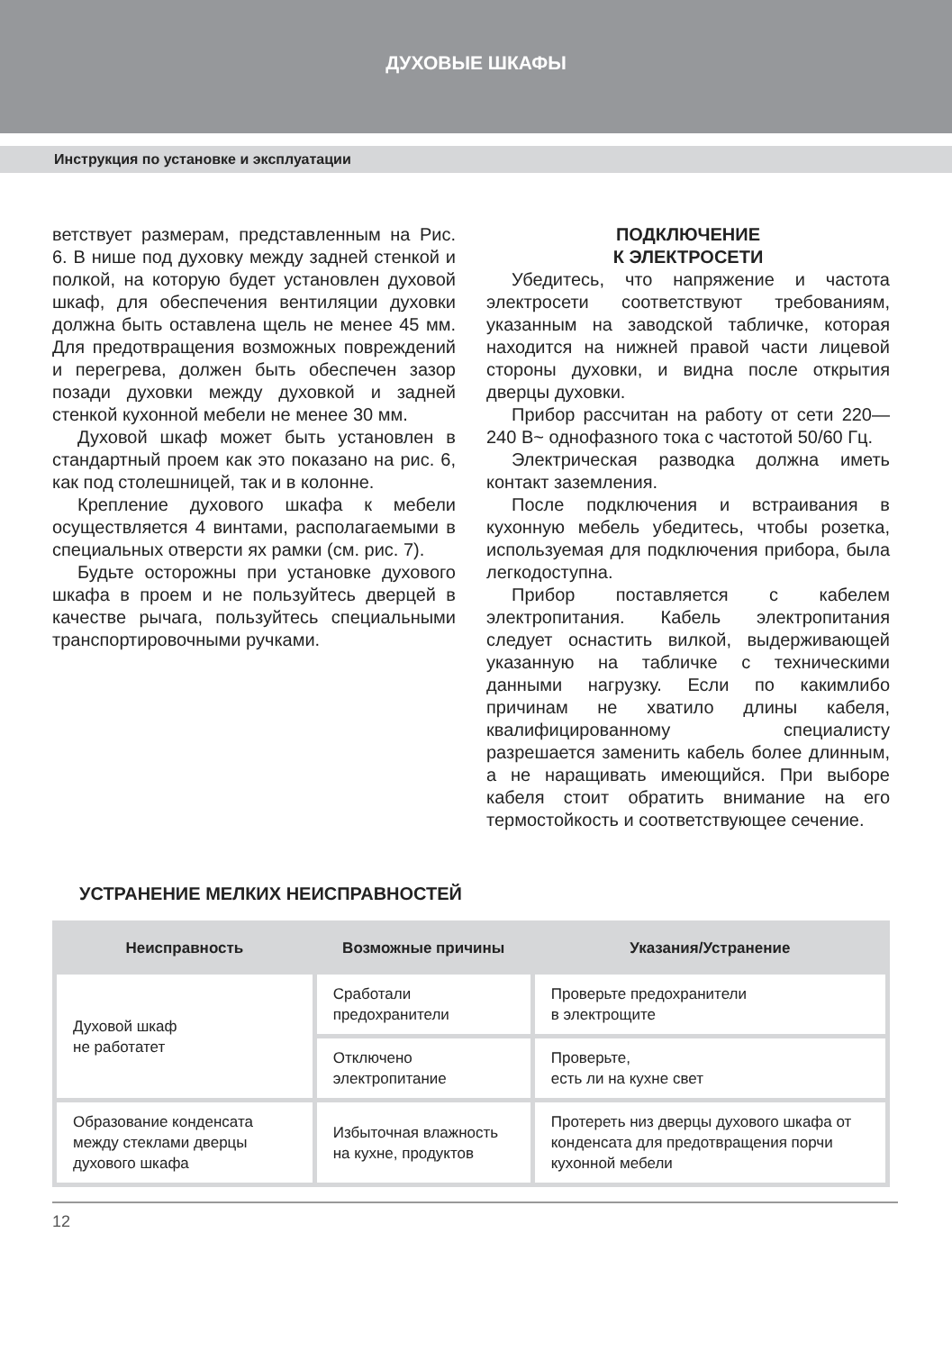ДУХОВЫЕ ШКАФЫ
Инструкция по установке и эксплуатации
ветствует размерам, представленным на Рис. 6. В нише под духовку между задней стенкой и полкой, на которую будет установлен духовой шкаф, для обеспечения вентиляции духовки должна быть оставлена щель не менее 45 мм. Для предотвращения возможных повреждений и перегрева, должен быть обеспечен зазор позади духовки между духовкой и задней стенкой кухонной мебели не менее 30 мм.
Духовой шкаф может быть установлен в стандартный проем как это показано на рис. 6, как под столешницей, так и в колонне.
Крепление духового шкафа к мебели осуществляется 4 винтами, располагаемыми в специальных отверсти ях рамки (см. рис. 7).
Будьте осторожны при установке духового шкафа в проем и не пользуйтесь дверцей в качестве рычага, пользуйтесь специальными транспортировочными ручками.
ПОДКЛЮЧЕНИЕ
К ЭЛЕКТРОСЕТИ
Убедитесь, что напряжение и частота электросети соответствуют требованиям, указанным на заводской табличке, которая находится на нижней правой части лицевой стороны духовки, и видна после открытия дверцы духовки.
Прибор рассчитан на работу от сети 220—240 В~ однофазного тока с частотой 50/60 Гц.
Электрическая разводка должна иметь контакт заземления.
После подключения и встраивания в кухонную мебель убедитесь, чтобы розетка, используемая для подключения прибора, была легкодоступна.
Прибор поставляется с кабелем электропитания. Кабель электропитания следует оснастить вилкой, выдерживающей указанную на табличке с техническими данными нагрузку. Если по какимлибо причинам не хватило длины кабеля, квалифицированному специалисту разрешается заменить кабель более длинным, а не наращивать имеющийся. При выборе кабеля стоит обратить внимание на его термостойкость и соответствующее сечение.
УСТРАНЕНИЕ МЕЛКИХ НЕИСПРАВНОСТЕЙ
| Неисправность | Возможные причины | Указания/Устранение |
| --- | --- | --- |
| Духовой шкаф не работатет | Сработали предохранители | Проверьте предохранители в электрощите |
| | Отключено электропитание | Проверьте, есть ли на кухне свет |
| Образование конденсата между стеклами дверцы духового шкафа | Избыточная влажность на кухне, продуктов | Протереть низ дверцы духового шкафа от конденсата для предотвращения порчи кухонной мебели |
12